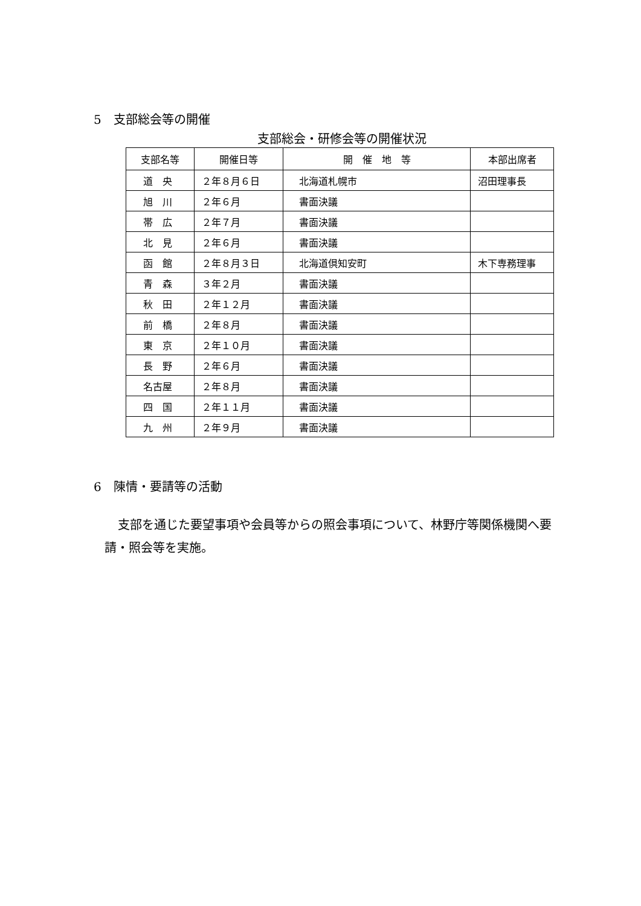5　支部総会等の開催
支部総会・研修会等の開催状況
| 支部名等 | 開催日等 | 開 催 地 等 | 本部出席者 |
| --- | --- | --- | --- |
| 道 央 | ２年８月６日 | 北海道札幌市 | 沼田理事長 |
| 旭 川 | ２年６月 | 書面決議 | |
| 帯 広 | ２年７月 | 書面決議 | |
| 北 見 | ２年６月 | 書面決議 | |
| 函 館 | ２年８月３日 | 北海道倶知安町 | 木下専務理事 |
| 青 森 | ３年２月 | 書面決議 | |
| 秋 田 | ２年１２月 | 書面決議 | |
| 前 橋 | ２年８月 | 書面決議 | |
| 東 京 | ２年１０月 | 書面決議 | |
| 長 野 | ２年６月 | 書面決議 | |
| 名古屋 | ２年８月 | 書面決議 | |
| 四 国 | ２年１１月 | 書面決議 | |
| 九 州 | ２年９月 | 書面決議 | |
6　陳情・要請等の活動
支部を通じた要望事項や会員等からの照会事項について、林野庁等関係機関へ要請・照会等を実施。